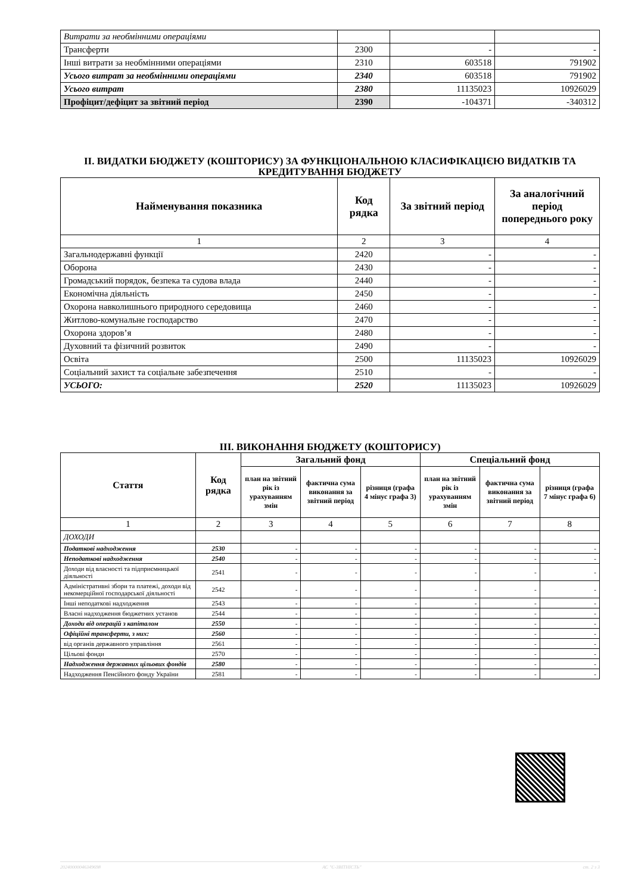| Витрати за необмінними операціями | | | |
| Трансферти | 2300 | - | - |
| Інші витрати за необмінними операціями | 2310 | 603518 | 791902 |
| Усього витрат за необмінними операціями | 2340 | 603518 | 791902 |
| Усього витрат | 2380 | 11135023 | 10926029 |
| Профіцит/дефіцит за звітний період | 2390 | -104371 | -340312 |
ІІ. ВИДАТКИ БЮДЖЕТУ (КОШТОРИСУ) ЗА ФУНКЦІОНАЛЬНОЮ КЛАСИФІКАЦІЄЮ ВИДАТКІВ ТА КРЕДИТУВАННЯ БЮДЖЕТУ
| Найменування показника | Код рядка | За звітний період | За аналогічний період попереднього року |
| --- | --- | --- | --- |
| 1 | 2 | 3 | 4 |
| Загальнодержавні функції | 2420 | - | - |
| Оборона | 2430 | - | - |
| Громадський порядок, безпека та судова влада | 2440 | - | - |
| Економічна діяльність | 2450 | - | - |
| Охорона навколишнього природного середовища | 2460 | - | - |
| Житлово-комунальне господарство | 2470 | - | - |
| Охорона здоров’я | 2480 | - | - |
| Духовний та фізичний розвиток | 2490 | - | - |
| Освіта | 2500 | 11135023 | 10926029 |
| Соціальний захист та соціальне забезпечення | 2510 | - | - |
| УСЬОГО: | 2520 | 11135023 | 10926029 |
ІІІ. ВИКОНАННЯ БЮДЖЕТУ (КОШТОРИСУ)
| Стаття | Код рядка | Загальний фонд | | | Спеціальний фонд | | |
| --- | --- | --- | --- | --- | --- | --- | --- |
| | | план на звітний рік із урахуванням змін | фактична сума виконання за звітний період | різниця (графа 4 мінус графа 3) | план на звітний рік із урахуванням змін | фактична сума виконання за звітний період | різниця (графа 7 мінус графа 6) |
| 1 | 2 | 3 | 4 | 5 | 6 | 7 | 8 |
| ДОХОДИ | | | | | | | |
| Податкові надходження | 2530 | - | - | - | - | - | - |
| Неподаткові надходження | 2540 | - | - | - | - | - | - |
| Доходи від власності та підприємницької діяльності | 2541 | - | - | - | - | - | - |
| Адміністративні збори та платежі, доходи від некомерційної господарської діяльності | 2542 | - | - | - | - | - | - |
| Інші неподаткові надходження | 2543 | - | - | - | - | - | - |
| Власні надходження бюджетних установ | 2544 | - | - | - | - | - | - |
| Доходи від операцій з капіталом | 2550 | - | - | - | - | - | - |
| Офіційні трансферти, з них: | 2560 | - | - | - | - | - | - |
| від органів державного управління | 2561 | - | - | - | - | - | - |
| Цільові фонди | 2570 | - | - | - | - | - | - |
| Надходження державних цільових фондів | 2580 | - | - | - | - | - | - |
| Надходження Пенсійного фонду України | 2581 | - | - | - | - | - | - |
20240000046349698 АС "Є-ЗВІТНІСТЬ" ст. 2 з 3